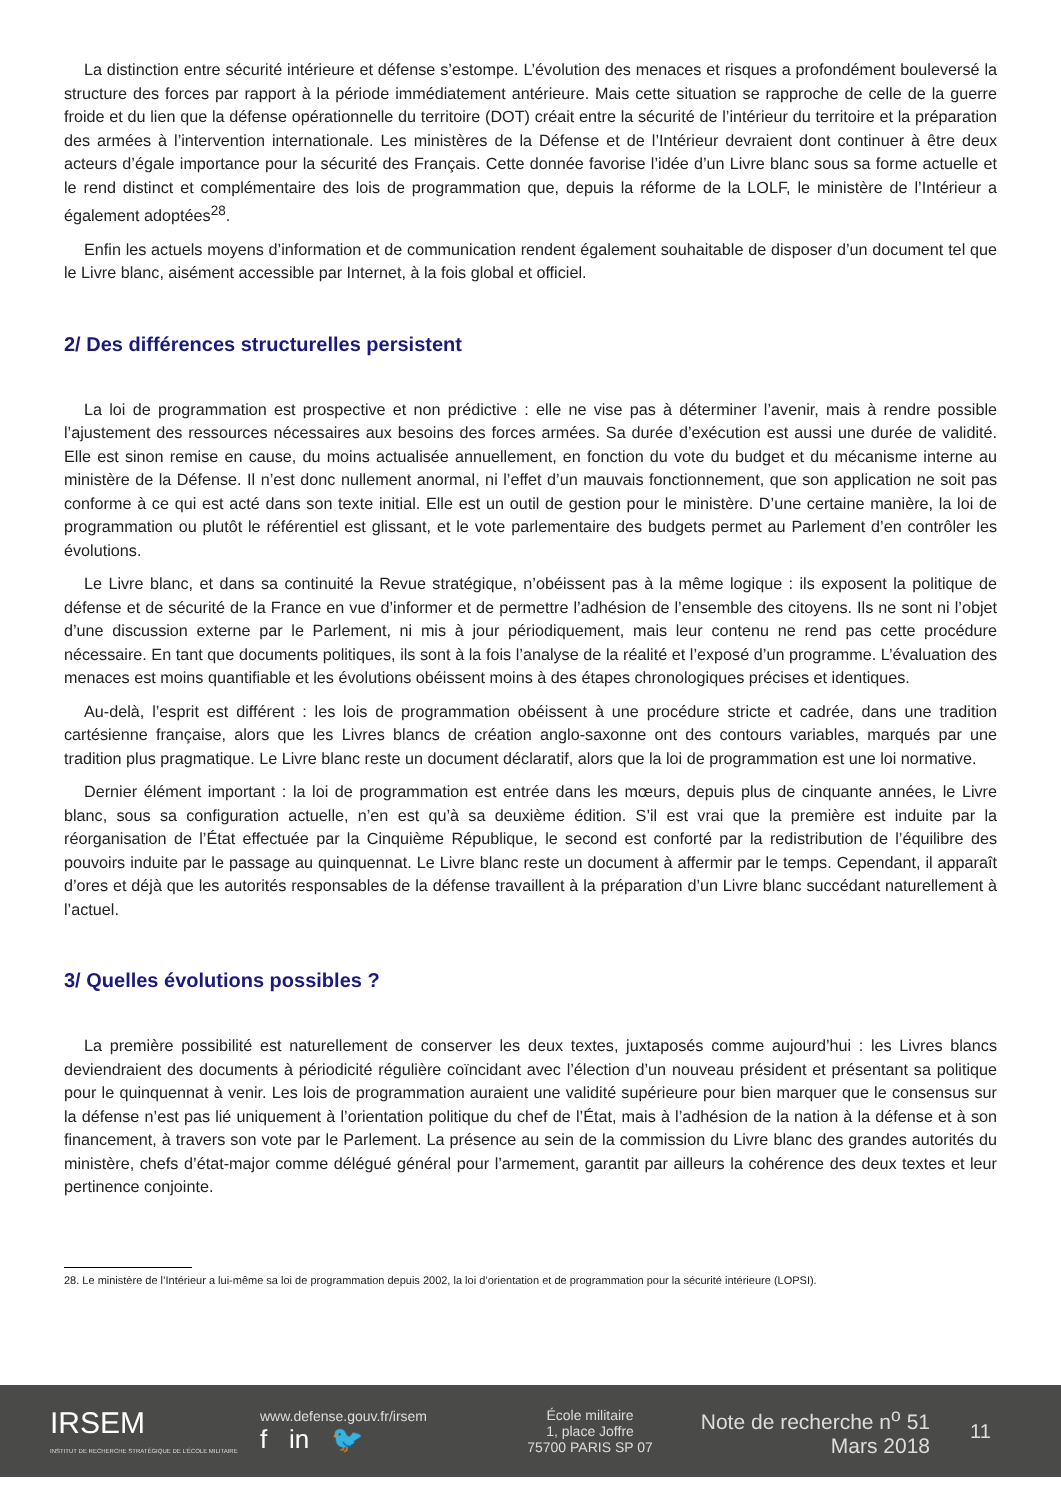La distinction entre sécurité intérieure et défense s’estompe. L’évolution des menaces et risques a profondément bouleversé la structure des forces par rapport à la période immédiatement antérieure. Mais cette situation se rapproche de celle de la guerre froide et du lien que la défense opérationnelle du territoire (DOT) créait entre la sécurité de l’intérieur du territoire et la préparation des armées à l’intervention internationale. Les ministères de la Défense et de l’Intérieur devraient dont continuer à être deux acteurs d’égale importance pour la sécurité des Français. Cette donnée favorise l’idée d’un Livre blanc sous sa forme actuelle et le rend distinct et complémentaire des lois de programmation que, depuis la réforme de la LOLF, le ministère de l’Intérieur a également adoptées<sup>28</sup>.
Enfin les actuels moyens d’information et de communication rendent également souhaitable de disposer d’un document tel que le Livre blanc, aisément accessible par Internet, à la fois global et officiel.
2/ Des différences structurelles persistent
La loi de programmation est prospective et non prédictive : elle ne vise pas à déterminer l’avenir, mais à rendre possible l’ajustement des ressources nécessaires aux besoins des forces armées. Sa durée d’exécution est aussi une durée de validité. Elle est sinon remise en cause, du moins actualisée annuellement, en fonction du vote du budget et du mécanisme interne au ministère de la Défense. Il n’est donc nullement anormal, ni l’effet d’un mauvais fonctionnement, que son application ne soit pas conforme à ce qui est acté dans son texte initial. Elle est un outil de gestion pour le ministère. D’une certaine manière, la loi de programmation ou plutôt le référentiel est glissant, et le vote parlementaire des budgets permet au Parlement d’en contrôler les évolutions.
Le Livre blanc, et dans sa continuité la Revue stratégique, n’obéissent pas à la même logique : ils exposent la politique de défense et de sécurité de la France en vue d’informer et de permettre l’adhésion de l’ensemble des citoyens. Ils ne sont ni l’objet d’une discussion externe par le Parlement, ni mis à jour périodiquement, mais leur contenu ne rend pas cette procédure nécessaire. En tant que documents politiques, ils sont à la fois l’analyse de la réalité et l’exposé d’un programme. L’évaluation des menaces est moins quantifiable et les évolutions obéissent moins à des étapes chronologiques précises et identiques.
Au-delà, l’esprit est différent : les lois de programmation obéissent à une procédure stricte et cadrée, dans une tradition cartésienne française, alors que les Livres blancs de création anglo-saxonne ont des contours variables, marqués par une tradition plus pragmatique. Le Livre blanc reste un document déclaratif, alors que la loi de programmation est une loi normative.
Dernier élément important : la loi de programmation est entrée dans les mœurs, depuis plus de cinquante années, le Livre blanc, sous sa configuration actuelle, n’en est qu’à sa deuxième édition. S’il est vrai que la première est induite par la réorganisation de l’État effectuée par la Cinquième République, le second est conforté par la redistribution de l’équilibre des pouvoirs induite par le passage au quinquennat. Le Livre blanc reste un document à affermir par le temps. Cependant, il apparaît d’ores et déjà que les autorités responsables de la défense travaillent à la préparation d’un Livre blanc succédant naturellement à l’actuel.
3/ Quelles évolutions possibles ?
La première possibilité est naturellement de conserver les deux textes, juxtaposés comme aujourd’hui : les Livres blancs deviendraient des documents à périodicité régulière coïncidant avec l’élection d’un nouveau président et présentant sa politique pour le quinquennat à venir. Les lois de programmation auraient une validité supérieure pour bien marquer que le consensus sur la défense n’est pas lié uniquement à l’orientation politique du chef de l’État, mais à l’adhésion de la nation à la défense et à son financement, à travers son vote par le Parlement. La présence au sein de la commission du Livre blanc des grandes autorités du ministère, chefs d’état-major comme délégué général pour l’armement, garantit par ailleurs la cohérence des deux textes et leur pertinence conjointe.
28. Le ministère de l’Intérieur a lui-même sa loi de programmation depuis 2002, la loi d’orientation et de programmation pour la sécurité intérieure (LOPSI).
IRSEM
INSTITUT DE RECHERCHE STRATÉGIQUE DE L’ÉCOLE MILITAIRE
www.defense.gouv.fr/irsem
f in 🐦
École militaire
1, place Joffre
75700 PARIS SP 07
Note de recherche n<sup>o</sup> 51
Mars 2018
11